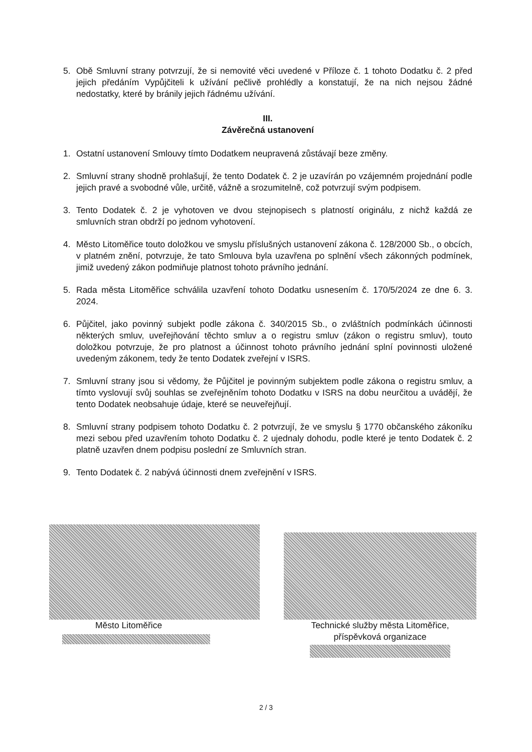5. Obě Smluvní strany potvrzují, že si nemovité věci uvedené v Příloze č. 1 tohoto Dodatku č. 2 před jejich předáním Vypůjčiteli k užívání pečlivě prohlédly a konstatují, že na nich nejsou žádné nedostatky, které by bránily jejich řádnému užívání.
III.
Závěrečná ustanovení
1. Ostatní ustanovení Smlouvy tímto Dodatkem neupravená zůstávají beze změny.
2. Smluvní strany shodně prohlašují, že tento Dodatek č. 2 je uzavírán po vzájemném projednání podle jejich pravé a svobodné vůle, určitě, vážně a srozumitelně, což potvrzují svým podpisem.
3. Tento Dodatek č. 2 je vyhotoven ve dvou stejnopisech s platností originálu, z nichž každá ze smluvních stran obdrží po jednom vyhotovení.
4. Město Litoměřice touto doložkou ve smyslu příslušných ustanovení zákona č. 128/2000 Sb., o obcích, v platném znění, potvrzuje, že tato Smlouva byla uzavřena po splnění všech zákonných podmínek, jimiž uvedený zákon podmiňuje platnost tohoto právního jednání.
5. Rada města Litoměřice schválila uzavření tohoto Dodatku usnesením č. 170/5/2024 ze dne 6. 3. 2024.
6. Půjčitel, jako povinný subjekt podle zákona č. 340/2015 Sb., o zvláštních podmínkách účinnosti některých smluv, uveřejňování těchto smluv a o registru smluv (zákon o registru smluv), touto doložkou potvrzuje, že pro platnost a účinnost tohoto právního jednání splní povinnosti uložené uvedeným zákonem, tedy že tento Dodatek zveřejní v ISRS.
7. Smluvní strany jsou si vědomy, že Půjčitel je povinným subjektem podle zákona o registru smluv, a tímto vyslovují svůj souhlas se zveřejněním tohoto Dodatku v ISRS na dobu neurčitou a uvádějí, že tento Dodatek neobsahuje údaje, které se neuveřejňují.
8. Smluvní strany podpisem tohoto Dodatku č. 2 potvrzují, že ve smyslu § 1770 občanského zákoníku mezi sebou před uzavřením tohoto Dodatku č. 2 ujednaly dohodu, podle které je tento Dodatek č. 2 platně uzavřen dnem podpisu poslední ze Smluvních stran.
9. Tento Dodatek č. 2 nabývá účinnosti dnem zveřejnění v ISRS.
Město Litoměřice
Technické služby města Litoměřice,
příspěvková organizace
2 / 3